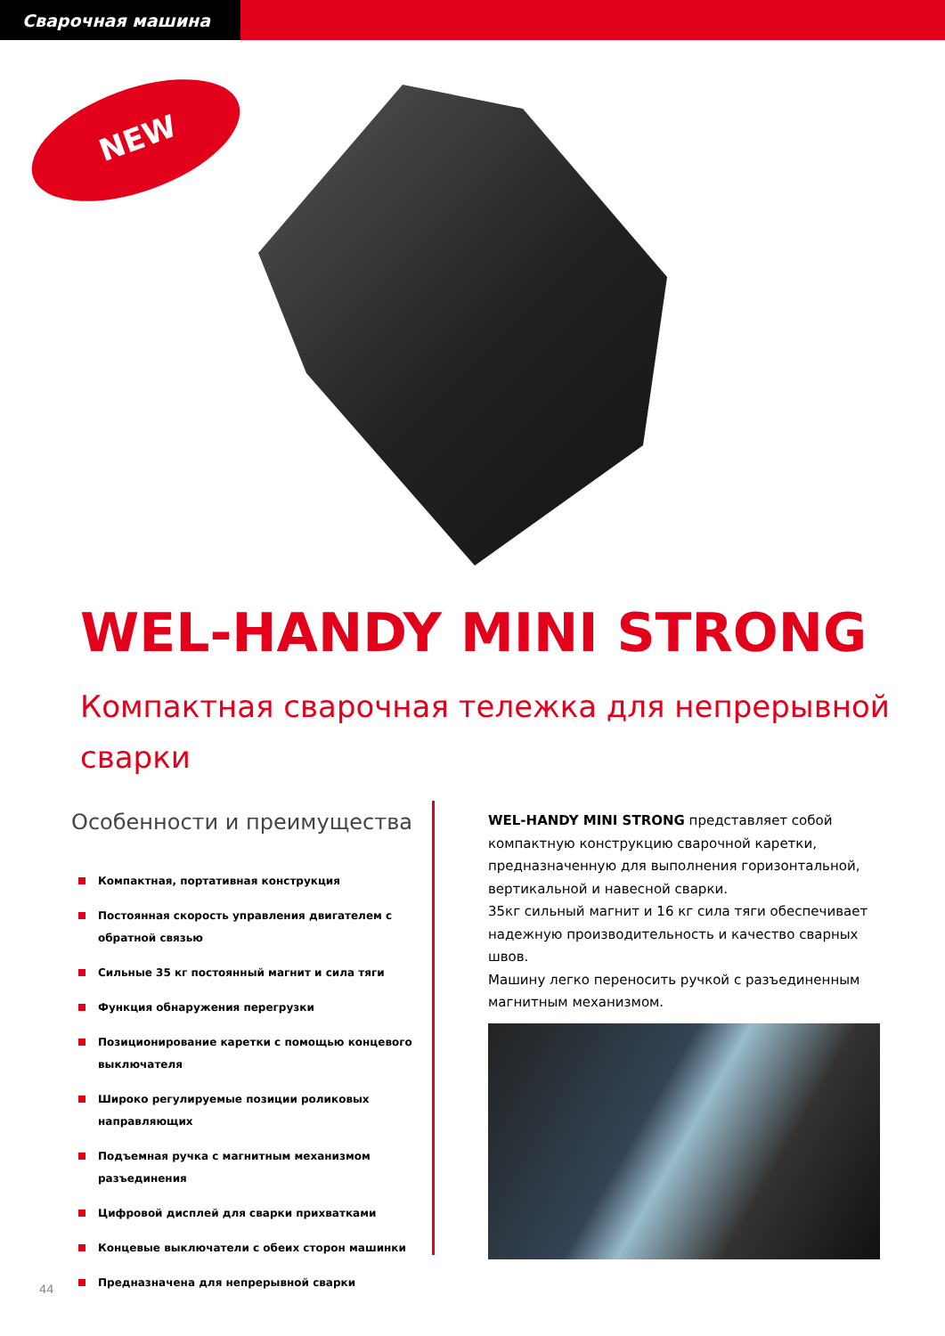Сварочная машина
NEW
WEL-HANDY MINI STRONG
Компактная сварочная тележка для непрерывной
сварки
Особенности и преимущества
Компактная, портативная конструкция
Постоянная скорость управления двигателем с обратной связью
Сильные 35 кг постоянный магнит и сила тяги
Функция обнаружения перегрузки
Позиционирование каретки с помощью концевого выключателя
Широко регулируемые позиции роликовых направляющих
Подъемная ручка с магнитным механизмом разъединения
Цифровой дисплей для сварки прихватками
Концевые выключатели с обеих сторон машинки
Предназначена для непрерывной сварки
WEL-HANDY MINI STRONG представляет собой компактную конструкцию сварочной каретки, предназначенную для выполнения горизонтальной, вертикальной и навесной сварки.
35кг сильный магнит и 16 кг сила тяги обеспечивает надежную производительность и качество сварных швов.
Машину легко переносить ручкой с разъединенным магнитным механизмом.
44